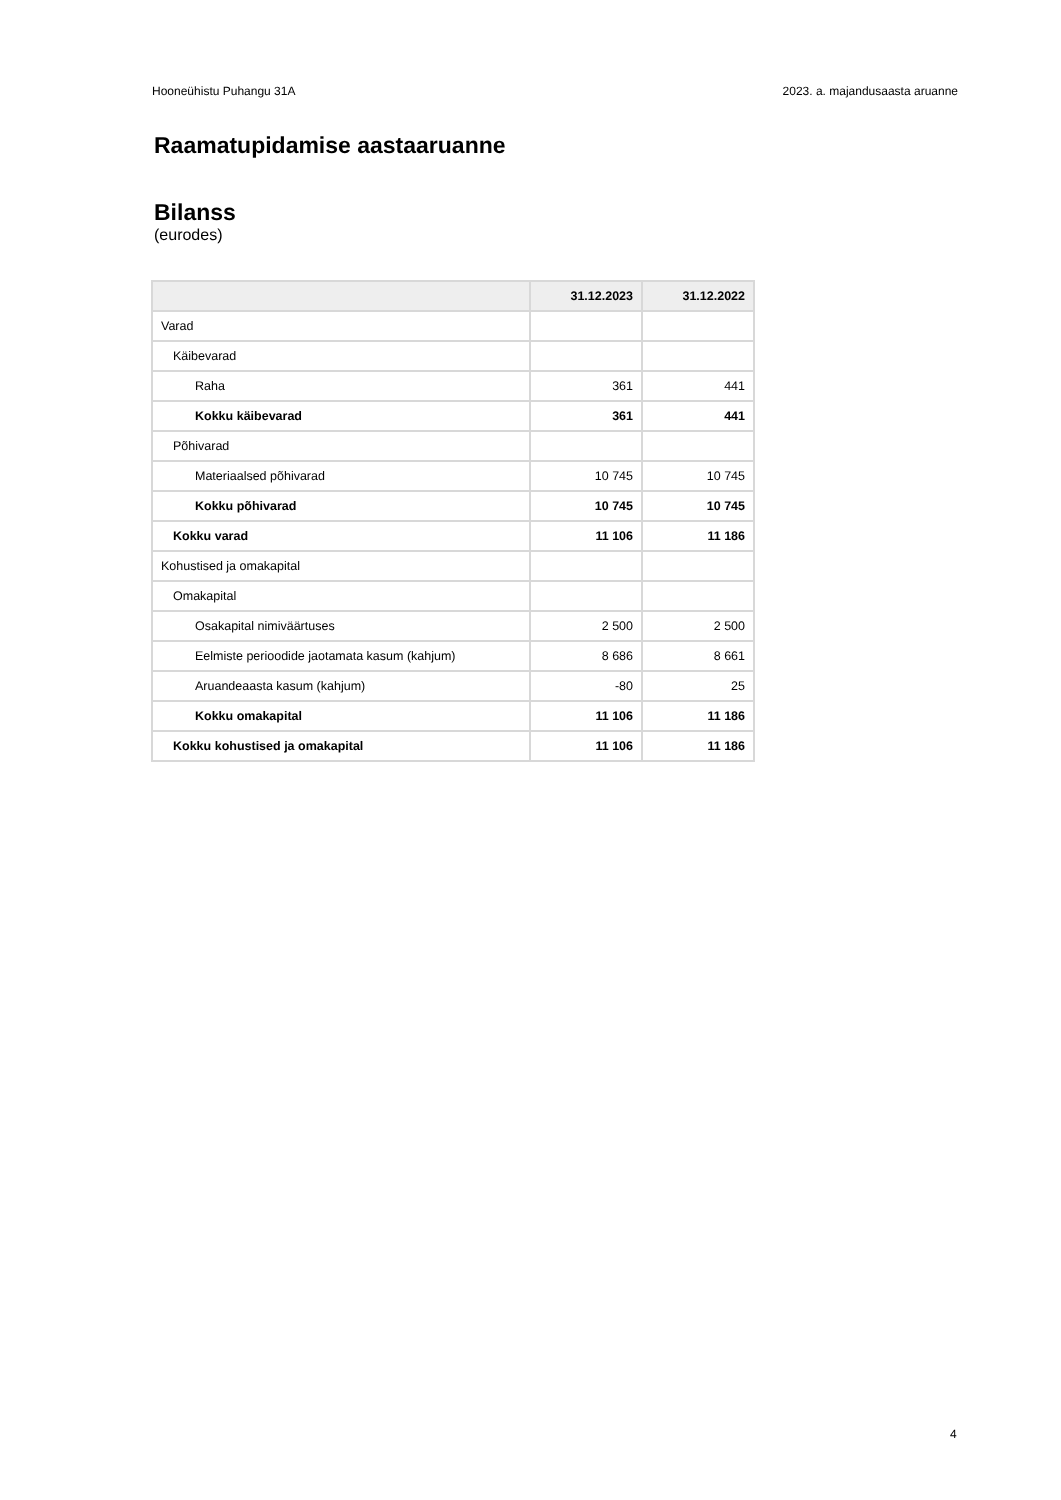Hooneühistu Puhangu 31A 2023. a. majandusaasta aruanne
Raamatupidamise aastaaruanne
Bilanss
(eurodes)
| | 31.12.2023 | 31.12.2022 |
| --- | --- | --- |
| Varad | | |
| Käibevarad | | |
| Raha | 361 | 441 |
| Kokku käibevarad | 361 | 441 |
| Põhivarad | | |
| Materiaalsed põhivarad | 10 745 | 10 745 |
| Kokku põhivarad | 10 745 | 10 745 |
| Kokku varad | 11 106 | 11 186 |
| Kohustised ja omakapital | | |
| Omakapital | | |
| Osakapital nimiväärtuses | 2 500 | 2 500 |
| Eelmiste perioodide jaotamata kasum (kahjum) | 8 686 | 8 661 |
| Aruandeaasta kasum (kahjum) | -80 | 25 |
| Kokku omakapital | 11 106 | 11 186 |
| Kokku kohustised ja omakapital | 11 106 | 11 186 |
4